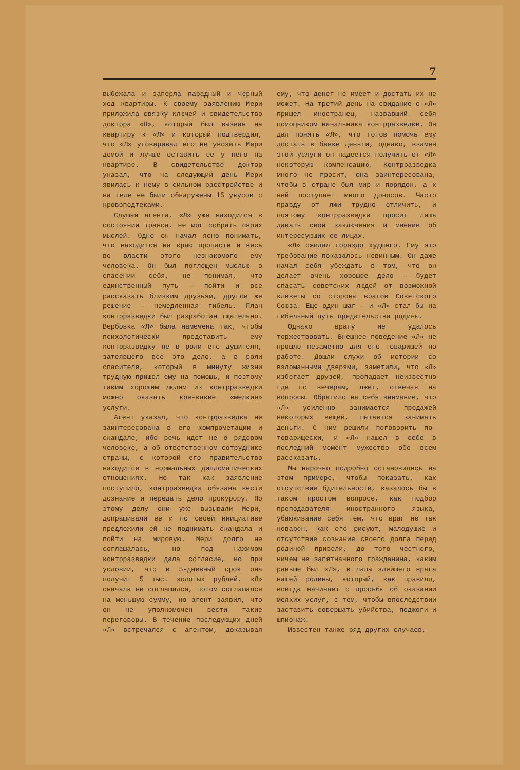7
выбежала и заперла парадный и черный ход квартиры. К своему заявлению Мери приложила связку ключей и свидетельство доктора «Н», который был вызван на квартиру к «Л» и который подтвердил, что «Л» уговаривал его не увозить Мери домой и лучше оставить ее у него на квартире. В свидетельстве доктор указал, что на следующий день Мери явилась к нему в сильном расстройстве и на теле ее были обнаружены 15 укусов с кровоподтеками.
Слушая агента, «Л» уже находился в состоянии транса, не мог собрать своих мыслей. Одно он начал ясно понимать, что находится на краю пропасти и весь во власти этого незнакомого ему человека. Он был поглощен мыслью о спасении себя, не понимая, что единственный путь — пойти и все рассказать близким друзьям, другое же решение — немедленная гибель. План контрразведки был разработан тщательно. Вербовка «Л» была намечена так, чтобы психологически представить ему контрразведку не в роли его душителя, затеявшего все это дело, а в роли спасителя, который в минуту жизни трудную пришел ему на помощь, и поэтому таким хорошим людям из контрразведки можно оказать кое-какие «мелкие» услуги.
Агент указал, что контрразведка не заинтересована в его компрометации и скандале, ибо речь идет не о рядовом человеке, а об ответственном сотруднике страны, с которой его правительство находится в нормальных дипломатических отношениях. Но так как заявление поступило, контрразведка обязана вести дознание и передать дело прокурору. По этому делу они уже вызывали Мери, допрашивали ее и по своей инициативе предложили ей не поднимать скандала и пойти на мировую. Мери долго не соглашалась, но под нажимом контрразведки дала согласие, но при условии, что в 5-дневный срок она получит 5 тыс. золотых рублей. «Л» сначала не соглашался, потом соглашался на меньшую сумму, но агент заявил, что он не уполномочен вести такие переговоры. В течение последующих дней «Л» встречался с агентом, доказывая ему, что денег не имеет и достать их не может. На третий день на свидание с «Л» пришел иностранец, назвавший себя помощником начальника контрразведки. Он дал понять «Л», что готов помочь ему достать в банке деньги, однако, взамен этой услуги он надеется получить от «Л» некоторую компенсацию. Контрразведка много не просит, она заинтересована, чтобы в стране был мир и порядок, а к ней поступает много доносов. Часто правду от лжи трудно отличить, и поэтому контрразведка просит лишь давать свои заключения и мнение об интересующих ее лицах.
«Л» ожидал гораздо худшего. Ему это требование показалось невинным. Он даже начал себя убеждать в том, что он делает очень хорошее дело — будет спасать советских людей от возможной клеветы со стороны врагов Советского Союза. Еще один шаг — и «Л» стал бы на гибельный путь предательства родины.
Однако врагу не удалось торжествовать. Внешнее поведение «Л» не прошло незаметно для его товарищей по работе. Дошли слухи об истории со взломанными дверями, заметили, что «Л» избегает друзей, пропадает неизвестно где по вечерам, лжет, отвечая на вопросы. Обратило на себя внимание, что «Л» усиленно занимается продажей некоторых вещей, пытается занимать деньги. С ним решили поговорить по-товарищески, и «Л» нашел в себе в последний момент мужество обо всем рассказать.
Мы нарочно подробно остановились на этом примере, чтобы показать, как отсутствие бдительности, казалось бы в таком простом вопросе, как подбор преподавателя иностранного языка, убаюкивание себя тем, что враг не так коварен, как его рисуют, малодушие и отсутствие сознания своего долга перед родиной привели, до того честного, ничем не запятнанного гражданина, каким раньше был «Л», в лапы злейшего врага нашей родины, который, как правило, всегда начинает с просьбы об оказании мелких услуг, с тем, чтобы впоследствии заставить совершать убийства, поджоги и шпионаж.
Известен также ряд других случаев,